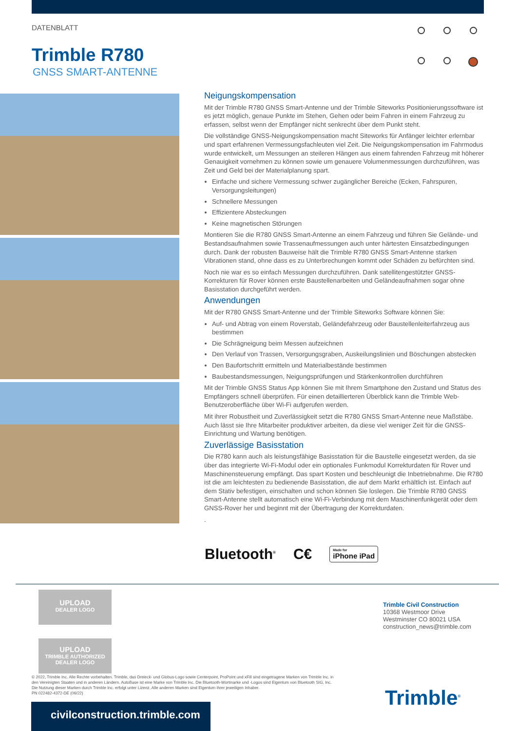DATENBLATT
Trimble R780
GNSS SMART-ANTENNE
Neigungskompensation
Mit der Trimble R780 GNSS Smart-Antenne und der Trimble Siteworks Positionierungssoftware ist es jetzt möglich, genaue Punkte im Stehen, Gehen oder beim Fahren in einem Fahrzeug zu erfassen, selbst wenn der Empfänger nicht senkrecht über dem Punkt steht.
Die vollständige GNSS-Neigungskompensation macht Siteworks für Anfänger leichter erlernbar und spart erfahrenen Vermessungsfachleuten viel Zeit. Die Neigungskompensation im Fahrmodus wurde entwickelt, um Messungen an steileren Hängen aus einem fahrenden Fahrzeug mit höherer Genauigkeit vornehmen zu können sowie um genauere Volumenmessungen durchzuführen, was Zeit und Geld bei der Materialplanung spart.
Einfache und sichere Vermessung schwer zugänglicher Bereiche (Ecken, Fahrspuren, Versorgungsleitungen)
Schnellere Messungen
Effizientere Absteckungen
Keine magnetischen Störungen
Montieren Sie die R780 GNSS Smart-Antenne an einem Fahrzeug und führen Sie Gelände- und Bestandsaufnahmen sowie Trassenaufmessungen auch unter härtesten Einsatzbedingungen durch. Dank der robusten Bauweise hält die Trimble R780 GNSS Smart-Antenne starken Vibrationen stand, ohne dass es zu Unterbrechungen kommt oder Schäden zu befürchten sind.
Noch nie war es so einfach Messungen durchzuführen. Dank satellitengestützter GNSS-Korrekturen für Rover können erste Baustellenarbeiten und Geländeaufnahmen sogar ohne Basisstation durchgeführt werden.
Anwendungen
Mit der R780 GNSS Smart-Antenne und der Trimble Siteworks Software können Sie:
Auf- und Abtrag von einem Roverstab, Geländefahrzeug oder Baustellenleiterfahrzeug aus bestimmen
Die Schrägneigung beim Messen aufzeichnen
Den Verlauf von Trassen, Versorgungsgraben, Auskeilungslinien und Böschungen abstecken
Den Baufortschritt ermitteln und Materialbestände bestimmen
Baubestandsmessungen, Neigungsprüfungen und Stärkenkontrollen durchführen
Mit der Trimble GNSS Status App können Sie mit Ihrem Smartphone den Zustand und Status des Empfängers schnell überprüfen. Für einen detaillierteren Überblick kann die Trimble Web-Benutzeroberfläche über Wi-Fi aufgerufen werden.
Mit ihrer Robustheit und Zuverlässigkeit setzt die R780 GNSS Smart-Antenne neue Maßstäbe. Auch lässt sie Ihre Mitarbeiter produktiver arbeiten, da diese viel weniger Zeit für die GNSS-Einrichtung und Wartung benötigen.
Zuverlässige Basisstation
Die R780 kann auch als leistungsfähige Basisstation für die Baustelle eingesetzt werden, da sie über das integrierte Wi-Fi-Modul oder ein optionales Funkmodul Korrekturdaten für Rover und Maschinensteuerung empfängt. Das spart Kosten und beschleunigt die Inbetriebnahme. Die R780 ist die am leichtesten zu bedienende Basisstation, die auf dem Markt erhältlich ist. Einfach auf dem Stativ befestigen, einschalten und schon können Sie loslegen. Die Trimble R780 GNSS Smart-Antenne stellt automatisch eine Wi-Fi-Verbindung mit dem Maschinenfunkgerät oder dem GNSS-Rover her und beginnt mit der Übertragung der Korrekturdaten.
.
Bluetooth<sup>®</sup> C€ Made for
iPhone iPad
UPLOAD
DEALER LOGO
UPLOAD
TRIMBLE AUTHORIZED
DEALER LOGO
Trimble Civil Construction
10368 Westmoor Drive
Westminster CO 80021 USA
construction_news@trimble.com
© 2022, Trimble Inc. Alle Rechte vorbehalten. Trimble, das Dreieck- und Globus-Logo sowie Centerpoint, ProPoint und xFill sind eingetragene Marken von Trimble Inc. in den Vereinigten Staaten und in anderen Ländern. AutoBase ist eine Marke von Trimble Inc. Die Bluetooth-Wortmarke und -Logos sind Eigentum von Bluetooth SIG, Inc. Die Nutzung dieser Marken durch Trimble Inc. erfolgt unter Lizenz. Alle anderen Marken sind Eigentum ihrer jeweiligen Inhaber.
PN 022482-4372-DE (06/22)
civilconstruction.trimble.com
Trimble<sup>®</sup>